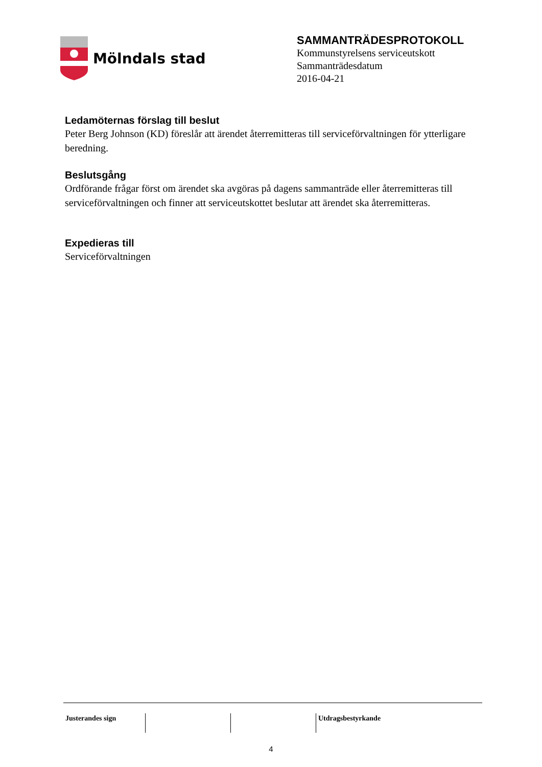Mölndals stad
SAMMANTRÄDESPROTOKOLL
Kommunstyrelsens serviceutskott
Sammanträdesdatum
2016-04-21
Ledamöternas förslag till beslut
Peter Berg Johnson (KD) föreslår att ärendet återremitteras till serviceförvaltningen för ytterligare beredning.
Beslutsgång
Ordförande frågar först om ärendet ska avgöras på dagens sammanträde eller återremitteras till serviceförvaltningen och finner att serviceutskottet beslutar att ärendet ska återremitteras.
Expedieras till
Serviceförvaltningen
| Justerandes sign | | | Utdragsbestyrkande |
4